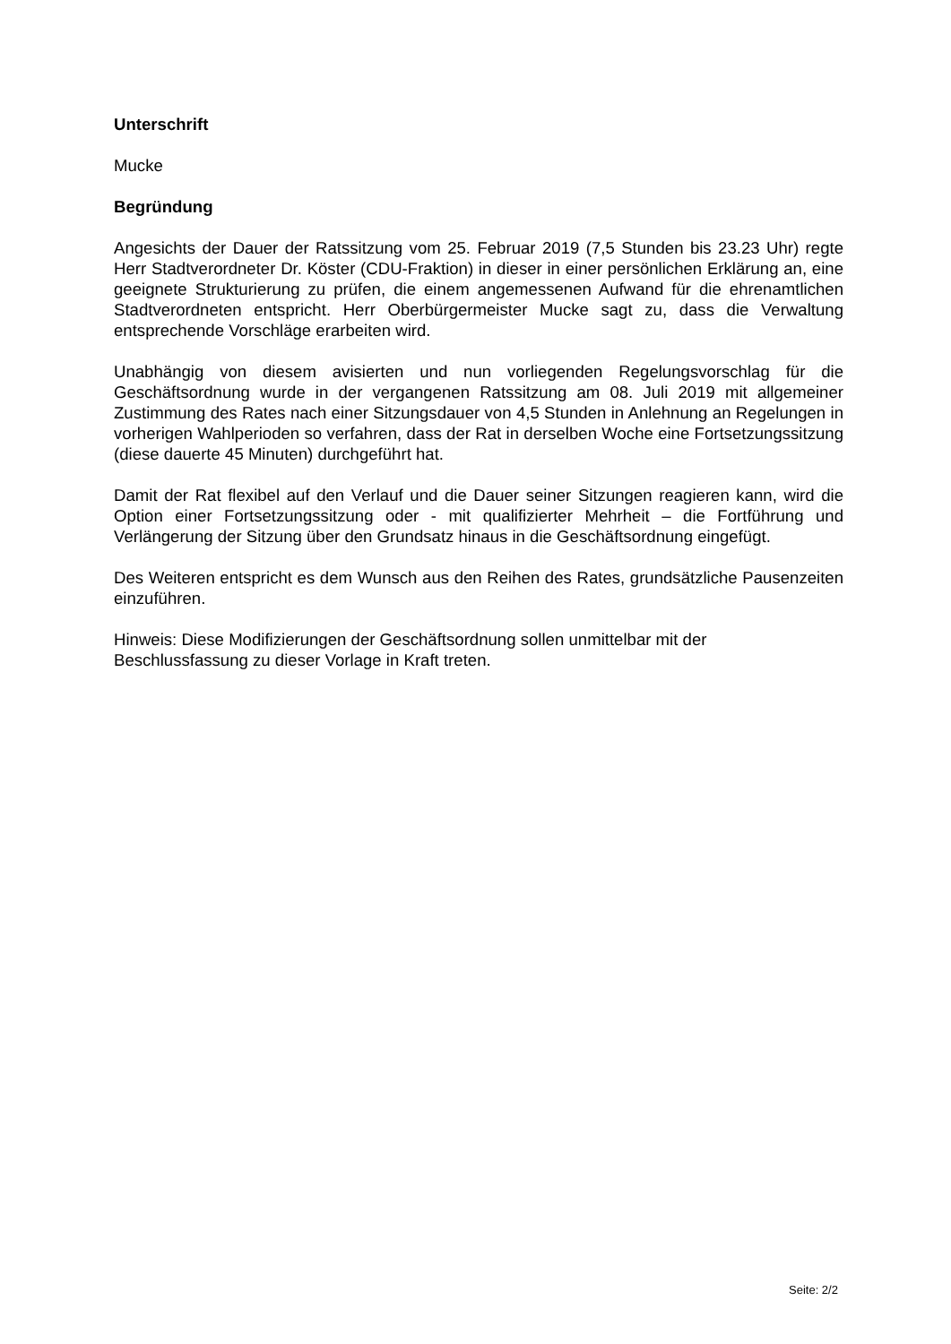Unterschrift
Mucke
Begründung
Angesichts der Dauer der Ratssitzung vom 25. Februar 2019 (7,5 Stunden bis 23.23 Uhr) regte Herr Stadtverordneter Dr. Köster (CDU-Fraktion) in dieser in einer persönlichen Erklärung an, eine geeignete Strukturierung zu prüfen, die einem angemessenen Aufwand für die ehrenamtlichen Stadtverordneten entspricht. Herr Oberbürgermeister Mucke sagt zu, dass die Verwaltung entsprechende Vorschläge erarbeiten wird.
Unabhängig von diesem avisierten und nun vorliegenden Regelungsvorschlag für die Geschäftsordnung wurde in der vergangenen Ratssitzung am 08. Juli 2019 mit allgemeiner Zustimmung des Rates nach einer Sitzungsdauer von 4,5 Stunden in Anlehnung an Regelungen in vorherigen Wahlperioden so verfahren, dass der Rat in derselben Woche eine Fortsetzungssitzung (diese dauerte 45 Minuten) durchgeführt hat.
Damit der Rat flexibel auf den Verlauf und die Dauer seiner Sitzungen reagieren kann, wird die Option einer Fortsetzungssitzung oder - mit qualifizierter Mehrheit – die Fortführung und Verlängerung der Sitzung über den Grundsatz hinaus in die Geschäftsordnung eingefügt.
Des Weiteren entspricht es dem Wunsch aus den Reihen des Rates, grundsätzliche Pausenzeiten einzuführen.
Hinweis: Diese Modifizierungen der Geschäftsordnung sollen unmittelbar mit der
Beschlussfassung zu dieser Vorlage in Kraft treten.
Seite: 2/2